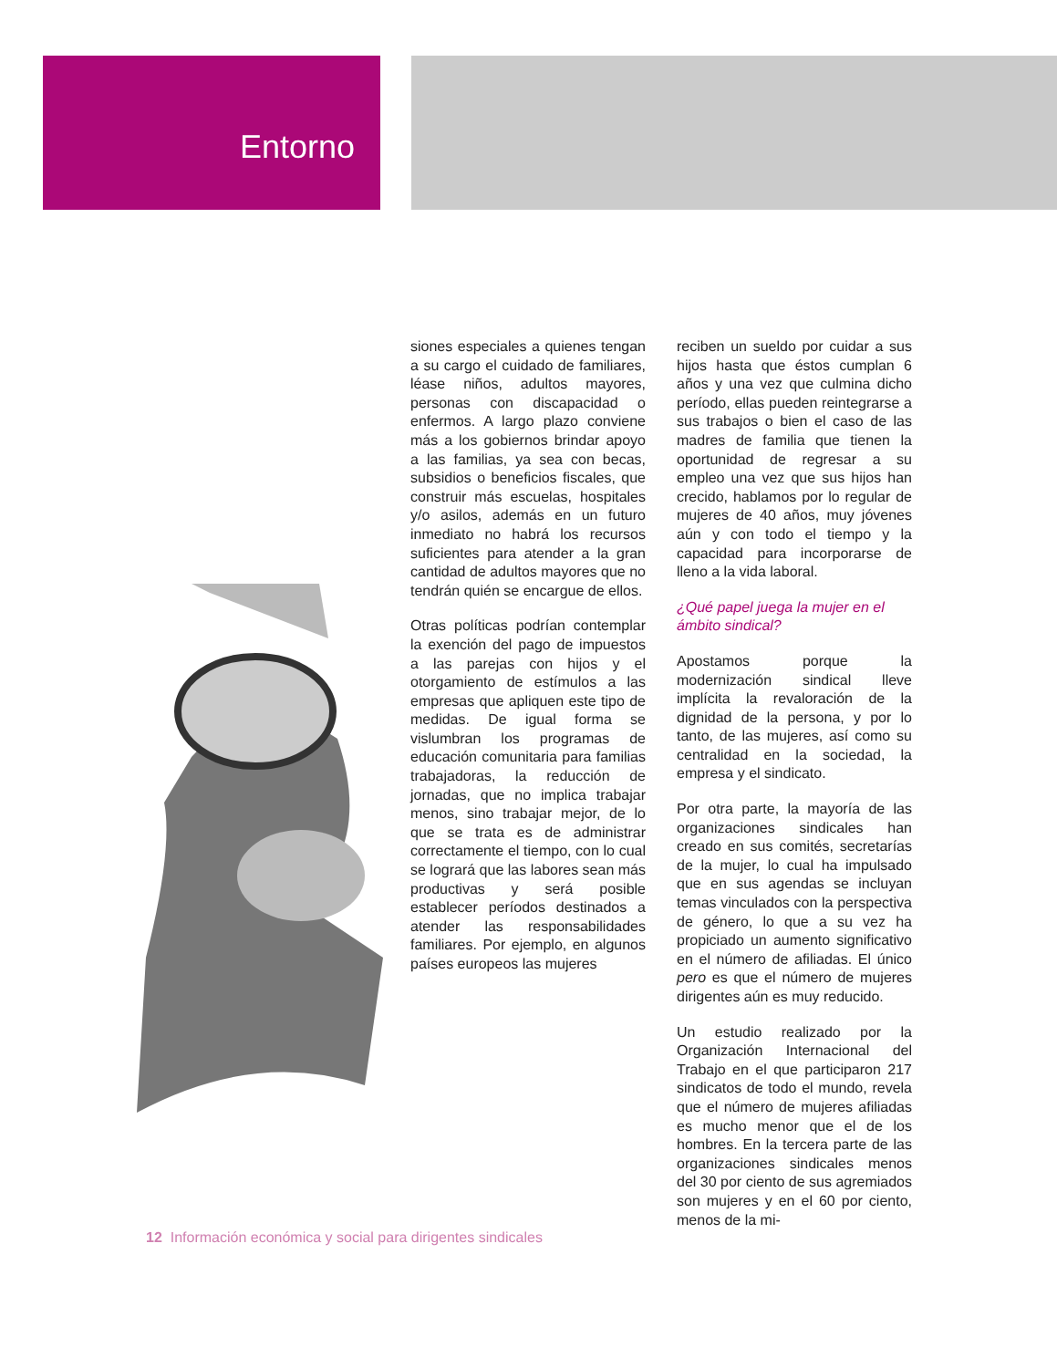Entorno
siones especiales a quienes tengan a su cargo el cuidado de familiares, léase niños, adultos mayores, personas con discapacidad o enfermos. A largo plazo conviene más a los gobiernos brindar apoyo a las familias, ya sea con becas, subsidios o beneficios fiscales, que construir más escuelas, hospitales y/o asilos, además en un futuro inmediato no habrá los recursos suficientes para atender a la gran cantidad de adultos mayores que no tendrán quién se encargue de ellos.
Otras políticas podrían contemplar la exención del pago de impuestos a las parejas con hijos y el otorgamiento de estímulos a las empresas que apliquen este tipo de medidas. De igual forma se vislumbran los programas de educación comunitaria para familias trabajadoras, la reducción de jornadas, que no implica trabajar menos, sino trabajar mejor, de lo que se trata es de administrar correctamente el tiempo, con lo cual se logrará que las labores sean más productivas y será posible establecer períodos destinados a atender las responsabilidades familiares. Por ejemplo, en algunos países europeos las mujeres
reciben un sueldo por cuidar a sus hijos hasta que éstos cumplan 6 años y una vez que culmina dicho período, ellas pueden reintegrarse a sus trabajos o bien el caso de las madres de familia que tienen la oportunidad de regresar a su empleo una vez que sus hijos han crecido, hablamos por lo regular de mujeres de 40 años, muy jóvenes aún y con todo el tiempo y la capacidad para incorporarse de lleno a la vida laboral.
¿Qué papel juega la mujer en el ámbito sindical?
Apostamos porque la modernización sindical lleve implícita la revaloración de la dignidad de la persona, y por lo tanto, de las mujeres, así como su centralidad en la sociedad, la empresa y el sindicato.
Por otra parte, la mayoría de las organizaciones sindicales han creado en sus comités, secretarías de la mujer, lo cual ha impulsado que en sus agendas se incluyan temas vinculados con la perspectiva de género, lo que a su vez ha propiciado un aumento significativo en el número de afiliadas. El único pero es que el número de mujeres dirigentes aún es muy reducido.
Un estudio realizado por la Organización Internacional del Trabajo en el que participaron 217 sindicatos de todo el mundo, revela que el número de mujeres afiliadas es mucho menor que el de los hombres. En la tercera parte de las organizaciones sindicales menos del 30 por ciento de sus agremiados son mujeres y en el 60 por ciento, menos de la mi-
12 Información económica y social para dirigentes sindicales